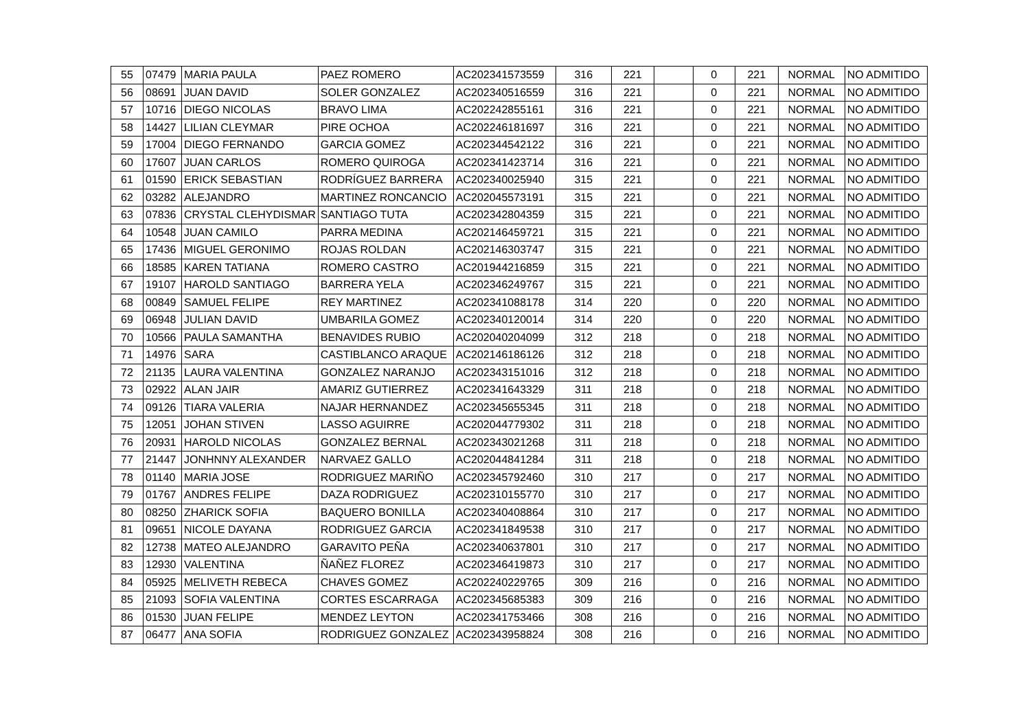| 55 | 07479 | MARIA PAULA | PAEZ ROMERO | AC202341573559 | 316 | 221 | | 0 | 221 | NORMAL | NO ADMITIDO |
| 56 | 08691 | JUAN DAVID | SOLER GONZALEZ | AC202340516559 | 316 | 221 | | 0 | 221 | NORMAL | NO ADMITIDO |
| 57 | 10716 | DIEGO NICOLAS | BRAVO LIMA | AC202242855161 | 316 | 221 | | 0 | 221 | NORMAL | NO ADMITIDO |
| 58 | 14427 | LILIAN CLEYMAR | PIRE OCHOA | AC202246181697 | 316 | 221 | | 0 | 221 | NORMAL | NO ADMITIDO |
| 59 | 17004 | DIEGO FERNANDO | GARCIA GOMEZ | AC202344542122 | 316 | 221 | | 0 | 221 | NORMAL | NO ADMITIDO |
| 60 | 17607 | JUAN CARLOS | ROMERO QUIROGA | AC202341423714 | 316 | 221 | | 0 | 221 | NORMAL | NO ADMITIDO |
| 61 | 01590 | ERICK SEBASTIAN | RODRÍGUEZ BARRERA | AC202340025940 | 315 | 221 | | 0 | 221 | NORMAL | NO ADMITIDO |
| 62 | 03282 | ALEJANDRO | MARTINEZ RONCANCIO | AC202045573191 | 315 | 221 | | 0 | 221 | NORMAL | NO ADMITIDO |
| 63 | 07836 | CRYSTAL CLEHYDISMAR | SANTIAGO TUTA | AC202342804359 | 315 | 221 | | 0 | 221 | NORMAL | NO ADMITIDO |
| 64 | 10548 | JUAN CAMILO | PARRA MEDINA | AC202146459721 | 315 | 221 | | 0 | 221 | NORMAL | NO ADMITIDO |
| 65 | 17436 | MIGUEL GERONIMO | ROJAS ROLDAN | AC202146303747 | 315 | 221 | | 0 | 221 | NORMAL | NO ADMITIDO |
| 66 | 18585 | KAREN TATIANA | ROMERO CASTRO | AC201944216859 | 315 | 221 | | 0 | 221 | NORMAL | NO ADMITIDO |
| 67 | 19107 | HAROLD SANTIAGO | BARRERA YELA | AC202346249767 | 315 | 221 | | 0 | 221 | NORMAL | NO ADMITIDO |
| 68 | 00849 | SAMUEL FELIPE | REY MARTINEZ | AC202341088178 | 314 | 220 | | 0 | 220 | NORMAL | NO ADMITIDO |
| 69 | 06948 | JULIAN DAVID | UMBARILA GOMEZ | AC202340120014 | 314 | 220 | | 0 | 220 | NORMAL | NO ADMITIDO |
| 70 | 10566 | PAULA SAMANTHA | BENAVIDES RUBIO | AC202040204099 | 312 | 218 | | 0 | 218 | NORMAL | NO ADMITIDO |
| 71 | 14976 | SARA | CASTIBLANCO ARAQUE | AC202146186126 | 312 | 218 | | 0 | 218 | NORMAL | NO ADMITIDO |
| 72 | 21135 | LAURA VALENTINA | GONZALEZ NARANJO | AC202343151016 | 312 | 218 | | 0 | 218 | NORMAL | NO ADMITIDO |
| 73 | 02922 | ALAN JAIR | AMARIZ GUTIERREZ | AC202341643329 | 311 | 218 | | 0 | 218 | NORMAL | NO ADMITIDO |
| 74 | 09126 | TIARA VALERIA | NAJAR HERNANDEZ | AC202345655345 | 311 | 218 | | 0 | 218 | NORMAL | NO ADMITIDO |
| 75 | 12051 | JOHAN STIVEN | LASSO AGUIRRE | AC202044779302 | 311 | 218 | | 0 | 218 | NORMAL | NO ADMITIDO |
| 76 | 20931 | HAROLD NICOLAS | GONZALEZ BERNAL | AC202343021268 | 311 | 218 | | 0 | 218 | NORMAL | NO ADMITIDO |
| 77 | 21447 | JONHNNY ALEXANDER | NARVAEZ GALLO | AC202044841284 | 311 | 218 | | 0 | 218 | NORMAL | NO ADMITIDO |
| 78 | 01140 | MARIA JOSE | RODRIGUEZ MARIÑO | AC202345792460 | 310 | 217 | | 0 | 217 | NORMAL | NO ADMITIDO |
| 79 | 01767 | ANDRES FELIPE | DAZA RODRIGUEZ | AC202310155770 | 310 | 217 | | 0 | 217 | NORMAL | NO ADMITIDO |
| 80 | 08250 | ZHARICK SOFIA | BAQUERO BONILLA | AC202340408864 | 310 | 217 | | 0 | 217 | NORMAL | NO ADMITIDO |
| 81 | 09651 | NICOLE DAYANA | RODRIGUEZ GARCIA | AC202341849538 | 310 | 217 | | 0 | 217 | NORMAL | NO ADMITIDO |
| 82 | 12738 | MATEO ALEJANDRO | GARAVITO PEÑA | AC202340637801 | 310 | 217 | | 0 | 217 | NORMAL | NO ADMITIDO |
| 83 | 12930 | VALENTINA | ÑAÑEZ FLOREZ | AC202346419873 | 310 | 217 | | 0 | 217 | NORMAL | NO ADMITIDO |
| 84 | 05925 | MELIVETH REBECA | CHAVES GOMEZ | AC202240229765 | 309 | 216 | | 0 | 216 | NORMAL | NO ADMITIDO |
| 85 | 21093 | SOFIA VALENTINA | CORTES ESCARRAGA | AC202345685383 | 309 | 216 | | 0 | 216 | NORMAL | NO ADMITIDO |
| 86 | 01530 | JUAN FELIPE | MENDEZ LEYTON | AC202341753466 | 308 | 216 | | 0 | 216 | NORMAL | NO ADMITIDO |
| 87 | 06477 | ANA SOFIA | RODRIGUEZ GONZALEZ | AC202343958824 | 308 | 216 | | 0 | 216 | NORMAL | NO ADMITIDO |